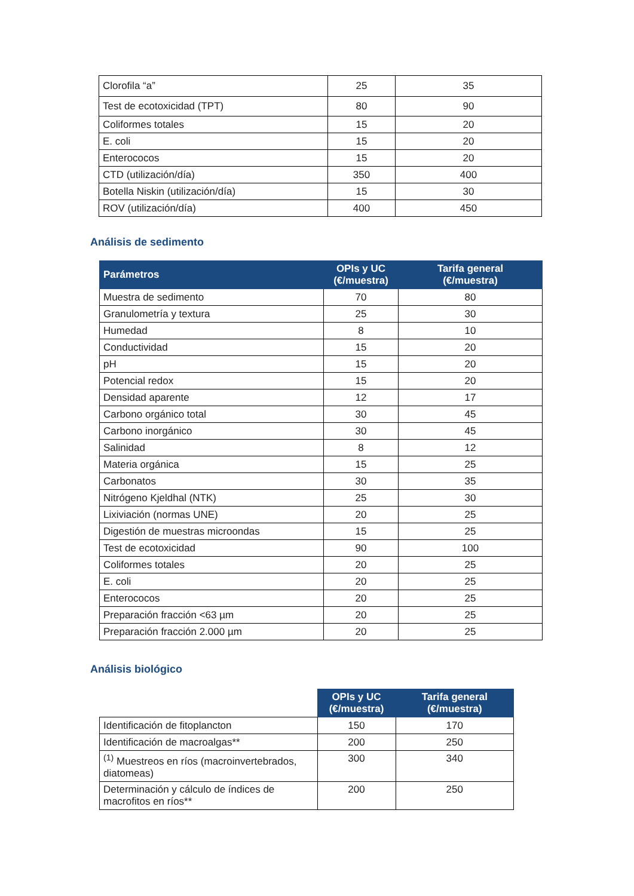| Clorofila “a” | 25 | 35 |
| Test de ecotoxicidad (TPT) | 80 | 90 |
| Coliformes totales | 15 | 20 |
| E. coli | 15 | 20 |
| Enterococos | 15 | 20 |
| CTD (utilización/día) | 350 | 400 |
| Botella Niskin (utilización/día) | 15 | 30 |
| ROV (utilización/día) | 400 | 450 |
Análisis de sedimento
| Parámetros | OPIs y UC (€/muestra) | Tarifa general (€/muestra) |
| --- | --- | --- |
| Muestra de sedimento | 70 | 80 |
| Granulometría y textura | 25 | 30 |
| Humedad | 8 | 10 |
| Conductividad | 15 | 20 |
| pH | 15 | 20 |
| Potencial redox | 15 | 20 |
| Densidad aparente | 12 | 17 |
| Carbono orgánico total | 30 | 45 |
| Carbono inorgánico | 30 | 45 |
| Salinidad | 8 | 12 |
| Materia orgánica | 15 | 25 |
| Carbonatos | 30 | 35 |
| Nitrógeno Kjeldhal (NTK) | 25 | 30 |
| Lixiviación (normas UNE) | 20 | 25 |
| Digestión de muestras microondas | 15 | 25 |
| Test de ecotoxicidad | 90 | 100 |
| Coliformes totales | 20 | 25 |
| E. coli | 20 | 25 |
| Enterococos | 20 | 25 |
| Preparación fracción <63 µm | 20 | 25 |
| Preparación fracción 2.000 µm | 20 | 25 |
Análisis biológico
| | OPIs y UC (€/muestra) | Tarifa general (€/muestra) |
| --- | --- | --- |
| Identificación de fitoplancton | 150 | 170 |
| Identificación de macroalgas** | 200 | 250 |
| <sup>(1)</sup> Muestreos en ríos (macroinvertebrados, diatomeas) | 300 | 340 |
| Determinación y cálculo de índices de macrofitos en ríos** | 200 | 250 |